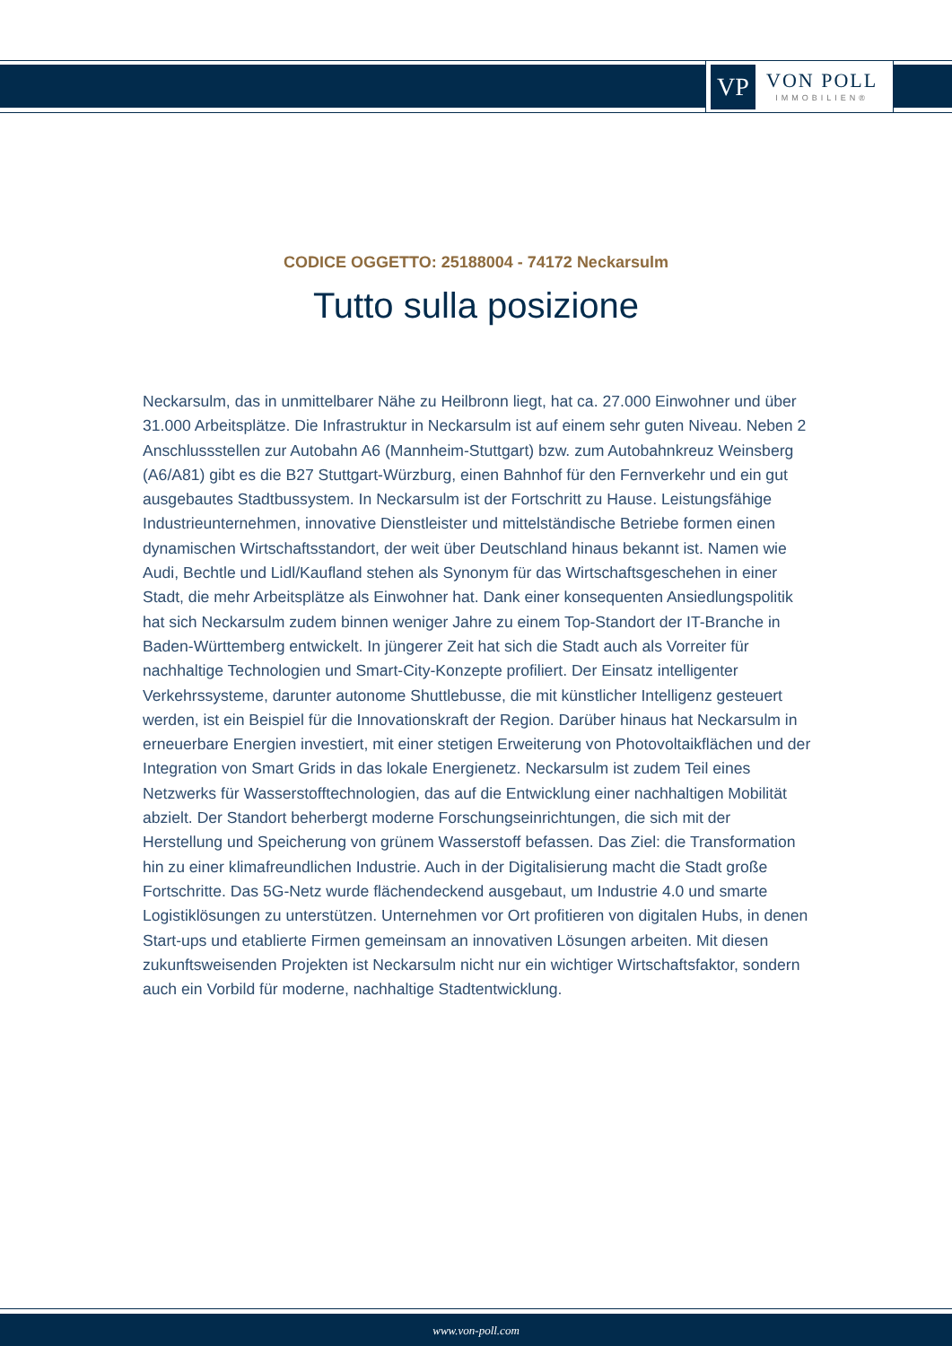VP
VON POLL
IMMOBILIEN®
CODICE OGGETTO: 25188004 - 74172 Neckarsulm
Tutto sulla posizione
Neckarsulm, das in unmittelbarer Nähe zu Heilbronn liegt, hat ca. 27.000 Einwohner und über 31.000 Arbeitsplätze. Die Infrastruktur in Neckarsulm ist auf einem sehr guten Niveau. Neben 2 Anschlussstellen zur Autobahn A6 (Mannheim-Stuttgart) bzw. zum Autobahnkreuz Weinsberg (A6/A81) gibt es die B27 Stuttgart-Würzburg, einen Bahnhof für den Fernverkehr und ein gut ausgebautes Stadtbussystem. In Neckarsulm ist der Fortschritt zu Hause. Leistungsfähige Industrieunternehmen, innovative Dienstleister und mittelständische Betriebe formen einen dynamischen Wirtschaftsstandort, der weit über Deutschland hinaus bekannt ist. Namen wie Audi, Bechtle und Lidl/Kaufland stehen als Synonym für das Wirtschaftsgeschehen in einer Stadt, die mehr Arbeitsplätze als Einwohner hat. Dank einer konsequenten Ansiedlungspolitik hat sich Neckarsulm zudem binnen weniger Jahre zu einem Top-Standort der IT-Branche in Baden-Württemberg entwickelt. In jüngerer Zeit hat sich die Stadt auch als Vorreiter für nachhaltige Technologien und Smart-City-Konzepte profiliert. Der Einsatz intelligenter Verkehrssysteme, darunter autonome Shuttlebusse, die mit künstlicher Intelligenz gesteuert werden, ist ein Beispiel für die Innovationskraft der Region. Darüber hinaus hat Neckarsulm in erneuerbare Energien investiert, mit einer stetigen Erweiterung von Photovoltaikflächen und der Integration von Smart Grids in das lokale Energienetz. Neckarsulm ist zudem Teil eines Netzwerks für Wasserstofftechnologien, das auf die Entwicklung einer nachhaltigen Mobilität abzielt. Der Standort beherbergt moderne Forschungseinrichtungen, die sich mit der Herstellung und Speicherung von grünem Wasserstoff befassen. Das Ziel: die Transformation hin zu einer klimafreundlichen Industrie. Auch in der Digitalisierung macht die Stadt große Fortschritte. Das 5G-Netz wurde flächendeckend ausgebaut, um Industrie 4.0 und smarte Logistiklösungen zu unterstützen. Unternehmen vor Ort profitieren von digitalen Hubs, in denen Start-ups und etablierte Firmen gemeinsam an innovativen Lösungen arbeiten. Mit diesen zukunftsweisenden Projekten ist Neckarsulm nicht nur ein wichtiger Wirtschaftsfaktor, sondern auch ein Vorbild für moderne, nachhaltige Stadtentwicklung.
www.von-poll.com